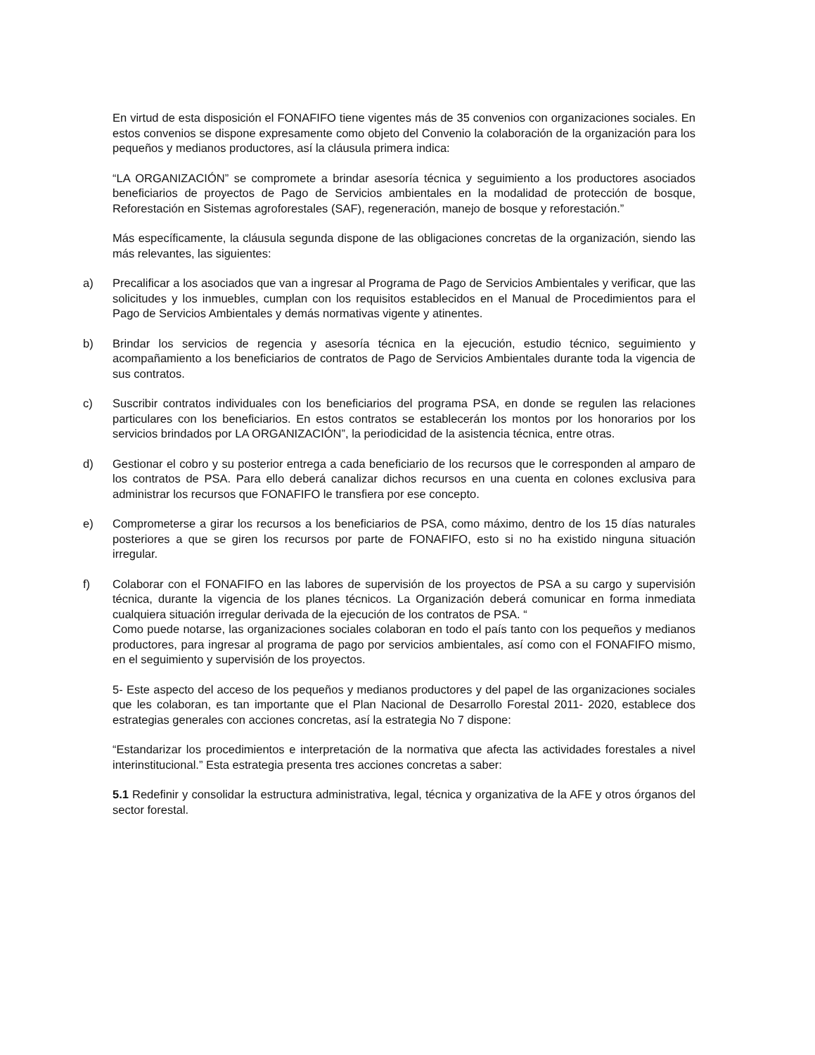En virtud de esta disposición el FONAFIFO tiene vigentes más de 35 convenios con organizaciones sociales. En estos convenios se dispone expresamente como objeto del Convenio la colaboración de la organización para los pequeños y medianos productores, así la cláusula primera indica:
“LA ORGANIZACIÓN” se compromete a brindar asesoría técnica y seguimiento a los productores asociados beneficiarios de proyectos de Pago de Servicios ambientales en la modalidad de protección de bosque, Reforestación en Sistemas agroforestales (SAF), regeneración, manejo de bosque y reforestación.”
Más específicamente, la cláusula segunda dispone de las obligaciones concretas de la organización, siendo las más relevantes, las siguientes:
a) Precalificar a los asociados que van a ingresar al Programa de Pago de Servicios Ambientales y verificar, que las solicitudes y los inmuebles, cumplan con los requisitos establecidos en el Manual de Procedimientos para el Pago de Servicios Ambientales y demás normativas vigente y atinentes.
b) Brindar los servicios de regencia y asesoría técnica en la ejecución, estudio técnico, seguimiento y acompañamiento a los beneficiarios de contratos de Pago de Servicios Ambientales durante toda la vigencia de sus contratos.
c) Suscribir contratos individuales con los beneficiarios del programa PSA, en donde se regulen las relaciones particulares con los beneficiarios. En estos contratos se establecerán los montos por los honorarios por los servicios brindados por LA ORGANIZACIÓN”, la periodicidad de la asistencia técnica, entre otras.
d) Gestionar el cobro y su posterior entrega a cada beneficiario de los recursos que le corresponden al amparo de los contratos de PSA. Para ello deberá canalizar dichos recursos en una cuenta en colones exclusiva para administrar los recursos que FONAFIFO le transfiera por ese concepto.
e) Comprometerse a girar los recursos a los beneficiarios de PSA, como máximo, dentro de los 15 días naturales posteriores a que se giren los recursos por parte de FONAFIFO, esto si no ha existido ninguna situación irregular.
f) Colaborar con el FONAFIFO en las labores de supervisión de los proyectos de PSA a su cargo y supervisión técnica, durante la vigencia de los planes técnicos. La Organización deberá comunicar en forma inmediata cualquiera situación irregular derivada de la ejecución de los contratos de PSA. “
Como puede notarse, las organizaciones sociales colaboran en todo el país tanto con los pequeños y medianos productores, para ingresar al programa de pago por servicios ambientales, así como con el FONAFIFO mismo, en el seguimiento y supervisión de los proyectos.
5- Este aspecto del acceso de los pequeños y medianos productores y del papel de las organizaciones sociales que les colaboran, es tan importante que el Plan Nacional de Desarrollo Forestal 2011- 2020, establece dos estrategias generales con acciones concretas, así la estrategia No 7 dispone:
“Estandarizar los procedimientos e interpretación de la normativa que afecta las actividades forestales a nivel interinstitucional.” Esta estrategia presenta tres acciones concretas a saber:
5.1 Redefinir y consolidar la estructura administrativa, legal, técnica y organizativa de la AFE y otros órganos del sector forestal.